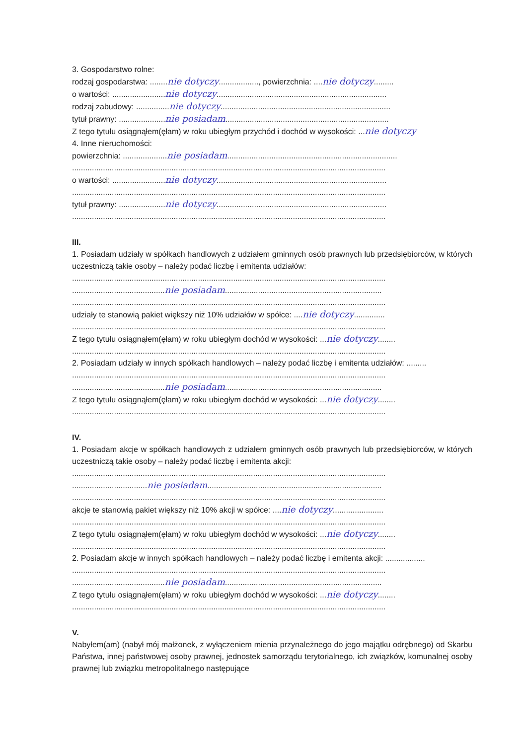3. Gospodarstwo rolne:
rodzaj gospodarstwa: ........nie dotyczy.................., powierzchnia: ....nie dotyczy.........
o wartości: ........................nie dotyczy.............................................................................
rodzaj zabudowy: ...............nie dotyczy.............................................................................
tytuł prawny: .....................nie posiadam..........................................................................
Z tego tytułu osiągnąłem(ęłam) w roku ubiegłym przychód i dochód w wysokości: ...nie dotyczy
4. Inne nieruchomości:
powierzchnia: ....................nie posiadam.............................................................................
..............................................................................................................................................
o wartości: ........................nie dotyczy.............................................................................
..............................................................................................................................................
tytuł prawny: .....................nie dotyczy.............................................................................
..............................................................................................................................................
III.
1. Posiadam udziały w spółkach handlowych z udziałem gminnych osób prawnych lub przedsiębiorców, w których uczestniczą takie osoby – należy podać liczbę i emitenta udziałów:
..............................................................................................................................................
..........................................nie posiadam.......................................................................
..............................................................................................................................................
udziały te stanowią pakiet większy niż 10% udziałów w spółce: ....nie dotyczy..............
..............................................................................................................................................
Z tego tytułu osiągnąłem(ęłam) w roku ubiegłym dochód w wysokości: ...nie dotyczy........
..............................................................................................................................................
2. Posiadam udziały w innych spółkach handlowych – należy podać liczbę i emitenta udziałów: .........
..............................................................................................................................................
..........................................nie posiadam.......................................................................
Z tego tytułu osiągnąłem(ęłam) w roku ubiegłym dochód w wysokości: ...nie dotyczy........
..............................................................................................................................................
IV.
1. Posiadam akcje w spółkach handlowych z udziałem gminnych osób prawnych lub przedsiębiorców, w których uczestniczą takie osoby – należy podać liczbę i emitenta akcji:
..............................................................................................................................................
..................................nie posiadam...............................................................................
..............................................................................................................................................
akcje te stanowią pakiet większy niż 10% akcji w spółce: ....nie dotyczy.......................
..............................................................................................................................................
Z tego tytułu osiągnąłem(ęłam) w roku ubiegłym dochód w wysokości: ...nie dotyczy........
..............................................................................................................................................
2. Posiadam akcje w innych spółkach handlowych – należy podać liczbę i emitenta akcji: ..................
..............................................................................................................................................
..........................................nie posiadam.......................................................................
Z tego tytułu osiągnąłem(ęłam) w roku ubiegłym dochód w wysokości: ...nie dotyczy........
..............................................................................................................................................
V.
Nabyłem(am) (nabył mój małżonek, z wyłączeniem mienia przynależnego do jego majątku odrębnego) od Skarbu Państwa, innej państwowej osoby prawnej, jednostek samorządu terytorialnego, ich związków, komunalnej osoby prawnej lub związku metropolitalnego następujące